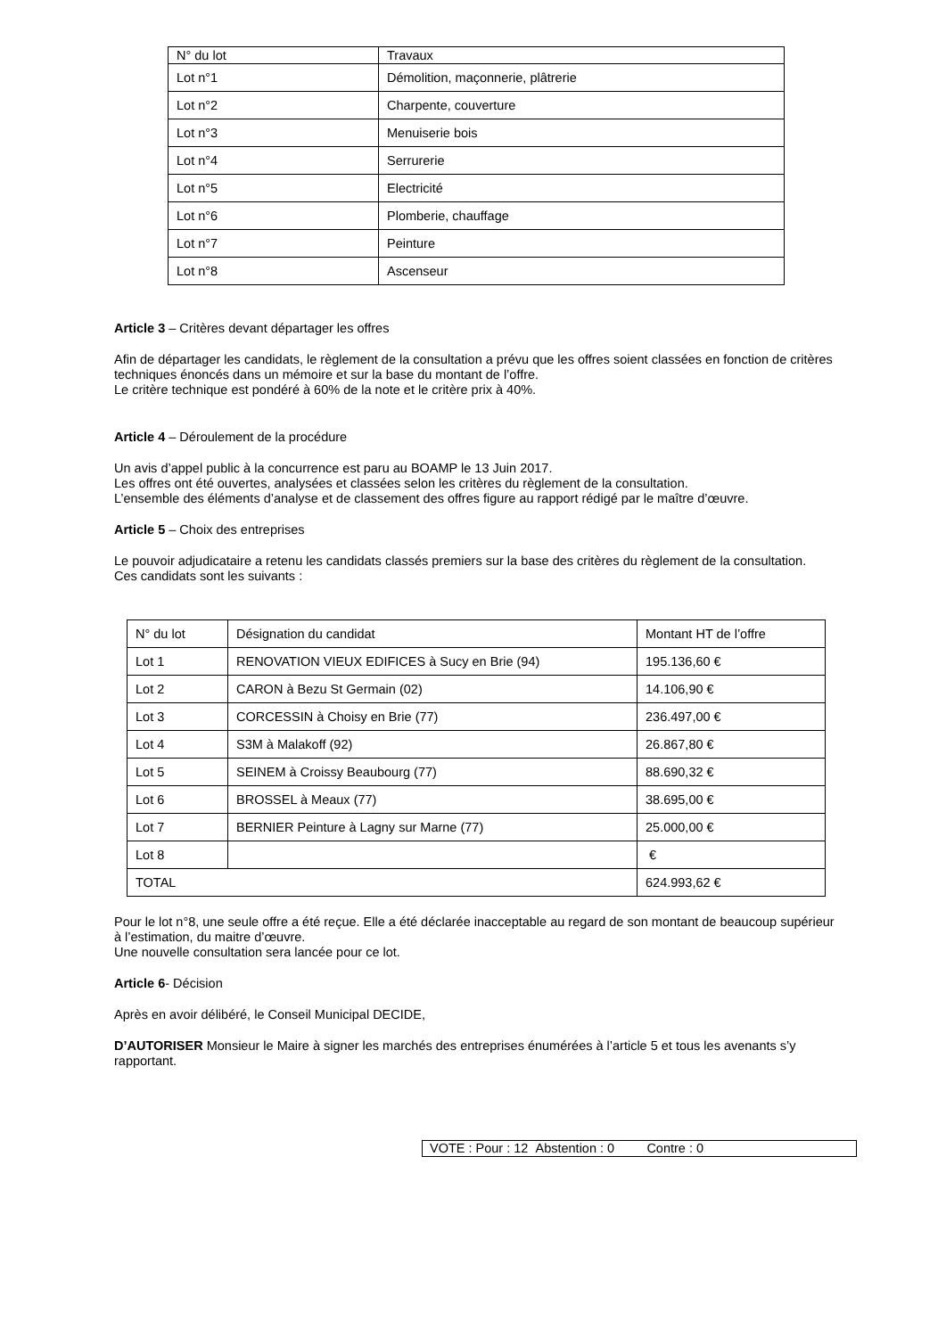| N° du lot | Travaux |
| --- | --- |
| Lot n°1 | Démolition, maçonnerie, plâtrerie |
| Lot n°2 | Charpente, couverture |
| Lot n°3 | Menuiserie bois |
| Lot n°4 | Serrurerie |
| Lot n°5 | Electricité |
| Lot n°6 | Plomberie, chauffage |
| Lot n°7 | Peinture |
| Lot n°8 | Ascenseur |
Article 3 – Critères devant départager les offres
Afin de départager les candidats, le règlement de la consultation a prévu que les offres soient classées en fonction de critères techniques énoncés dans un mémoire et sur la base du montant de l’offre.
Le critère technique est pondéré à 60% de la note et le critère prix à 40%.
Article 4 – Déroulement de la procédure
Un avis d’appel public à la concurrence est paru au BOAMP le 13 Juin 2017.
Les offres ont été ouvertes, analysées et classées selon les critères du règlement de la consultation.
L’ensemble des éléments d’analyse et de classement des offres figure au rapport rédigé par le maître d’œuvre.
Article 5 – Choix des entreprises
Le pouvoir adjudicataire a retenu les candidats classés premiers sur la base des critères du règlement de la consultation.
Ces candidats sont les suivants :
| N° du lot | Désignation du candidat | Montant HT de l’offre |
| --- | --- | --- |
| Lot 1 | RENOVATION VIEUX EDIFICES à Sucy en Brie (94) | 195.136,60 € |
| Lot 2 | CARON à Bezu St Germain (02) | 14.106,90 € |
| Lot 3 | CORCESSIN à Choisy en Brie (77) | 236.497,00 € |
| Lot 4 | S3M à Malakoff (92) | 26.867,80 € |
| Lot 5 | SEINEM à Croissy Beaubourg (77) | 88.690,32 € |
| Lot 6 | BROSSEL à Meaux (77) | 38.695,00 € |
| Lot 7 | BERNIER Peinture à Lagny sur Marne (77) | 25.000,00 € |
| Lot 8 | | € |
| TOTAL | | 624.993,62 € |
Pour le lot n°8, une seule offre a été reçue. Elle a été déclarée inacceptable au regard de son montant de beaucoup supérieur à l’estimation, du maitre d’œuvre.
Une nouvelle consultation sera lancée pour ce lot.
Article 6- Décision
Après en avoir délibéré, le Conseil Municipal DECIDE,
D’AUTORISER Monsieur le Maire à signer les marchés des entreprises énumérées à l’article 5 et tous les avenants s’y rapportant.
VOTE : Pour : 12 Abstention : 0 Contre : 0